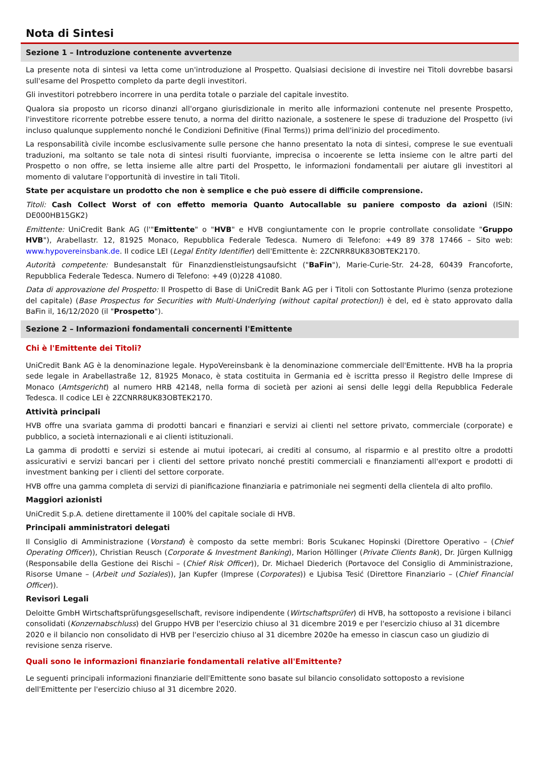Nota di Sintesi
Sezione 1 – Introduzione contenente avvertenze
La presente nota di sintesi va letta come un'introduzione al Prospetto. Qualsiasi decisione di investire nei Titoli dovrebbe basarsi sull'esame del Prospetto completo da parte degli investitori.
Gli investitori potrebbero incorrere in una perdita totale o parziale del capitale investito.
Qualora sia proposto un ricorso dinanzi all'organo giurisdizionale in merito alle informazioni contenute nel presente Prospetto, l'investitore ricorrente potrebbe essere tenuto, a norma del diritto nazionale, a sostenere le spese di traduzione del Prospetto (ivi incluso qualunque supplemento nonché le Condizioni Definitive (Final Terms)) prima dell'inizio del procedimento.
La responsabilità civile incombe esclusivamente sulle persone che hanno presentato la nota di sintesi, comprese le sue eventuali traduzioni, ma soltanto se tale nota di sintesi risulti fuorviante, imprecisa o incoerente se letta insieme con le altre parti del Prospetto o non offre, se letta insieme alle altre parti del Prospetto, le informazioni fondamentali per aiutare gli investitori al momento di valutare l'opportunità di investire in tali Titoli.
State per acquistare un prodotto che non è semplice e che può essere di difficile comprensione.
Titoli: Cash Collect Worst of con effetto memoria Quanto Autocallable su paniere composto da azioni (ISIN: DE000HB15GK2)
Emittente: UniCredit Bank AG (l'"Emittente" o "HVB" e HVB congiuntamente con le proprie controllate consolidate "Gruppo HVB"), Arabellastr. 12, 81925 Monaco, Repubblica Federale Tedesca. Numero di Telefono: +49 89 378 17466 – Sito web: www.hypovereinsbank.de. Il codice LEI (Legal Entity Identifier) dell'Emittente è: 2ZCNRR8UK83OBTEK2170.
Autorità competente: Bundesanstalt für Finanzdienstleistungsaufsicht ("BaFin"), Marie-Curie-Str. 24-28, 60439 Francoforte, Repubblica Federale Tedesca. Numero di Telefono: +49 (0)228 41080.
Data di approvazione del Prospetto: Il Prospetto di Base di UniCredit Bank AG per i Titoli con Sottostante Plurimo (senza protezione del capitale) (Base Prospectus for Securities with Multi-Underlying (without capital protection)) è del, ed è stato approvato dalla BaFin il, 16/12/2020 (il "Prospetto").
Sezione 2 – Informazioni fondamentali concernenti l'Emittente
Chi è l'Emittente dei Titoli?
UniCredit Bank AG è la denominazione legale. HypoVereinsbank è la denominazione commerciale dell'Emittente. HVB ha la propria sede legale in Arabellastraße 12, 81925 Monaco, è stata costituita in Germania ed è iscritta presso il Registro delle Imprese di Monaco (Amtsgericht) al numero HRB 42148, nella forma di società per azioni ai sensi delle leggi della Repubblica Federale Tedesca. Il codice LEI è 2ZCNRR8UK83OBTEK2170.
Attività principali
HVB offre una svariata gamma di prodotti bancari e finanziari e servizi ai clienti nel settore privato, commerciale (corporate) e pubblico, a società internazionali e ai clienti istituzionali.
La gamma di prodotti e servizi si estende ai mutui ipotecari, ai crediti al consumo, al risparmio e al prestito oltre a prodotti assicurativi e servizi bancari per i clienti del settore privato nonché prestiti commerciali e finanziamenti all'export e prodotti di investment banking per i clienti del settore corporate.
HVB offre una gamma completa di servizi di pianificazione finanziaria e patrimoniale nei segmenti della clientela di alto profilo.
Maggiori azionisti
UniCredit S.p.A. detiene direttamente il 100% del capitale sociale di HVB.
Principali amministratori delegati
Il Consiglio di Amministrazione (Vorstand) è composto da sette membri: Boris Scukanec Hopinski (Direttore Operativo – (Chief Operating Officer)), Christian Reusch (Corporate & Investment Banking), Marion Höllinger (Private Clients Bank), Dr. Jürgen Kullnigg (Responsabile della Gestione dei Rischi – (Chief Risk Officer)), Dr. Michael Diederich (Portavoce del Consiglio di Amministrazione, Risorse Umane – (Arbeit und Soziales)), Jan Kupfer (Imprese (Corporates)) e Ljubisa Tesić (Direttore Finanziario – (Chief Financial Officer)).
Revisori Legali
Deloitte GmbH Wirtschaftsprüfungsgesellschaft, revisore indipendente (Wirtschaftsprüfer) di HVB, ha sottoposto a revisione i bilanci consolidati (Konzernabschluss) del Gruppo HVB per l'esercizio chiuso al 31 dicembre 2019 e per l'esercizio chiuso al 31 dicembre 2020 e il bilancio non consolidato di HVB per l'esercizio chiuso al 31 dicembre 2020e ha emesso in ciascun caso un giudizio di revisione senza riserve.
Quali sono le informazioni finanziarie fondamentali relative all'Emittente?
Le seguenti principali informazioni finanziarie dell'Emittente sono basate sul bilancio consolidato sottoposto a revisione dell'Emittente per l'esercizio chiuso al 31 dicembre 2020.